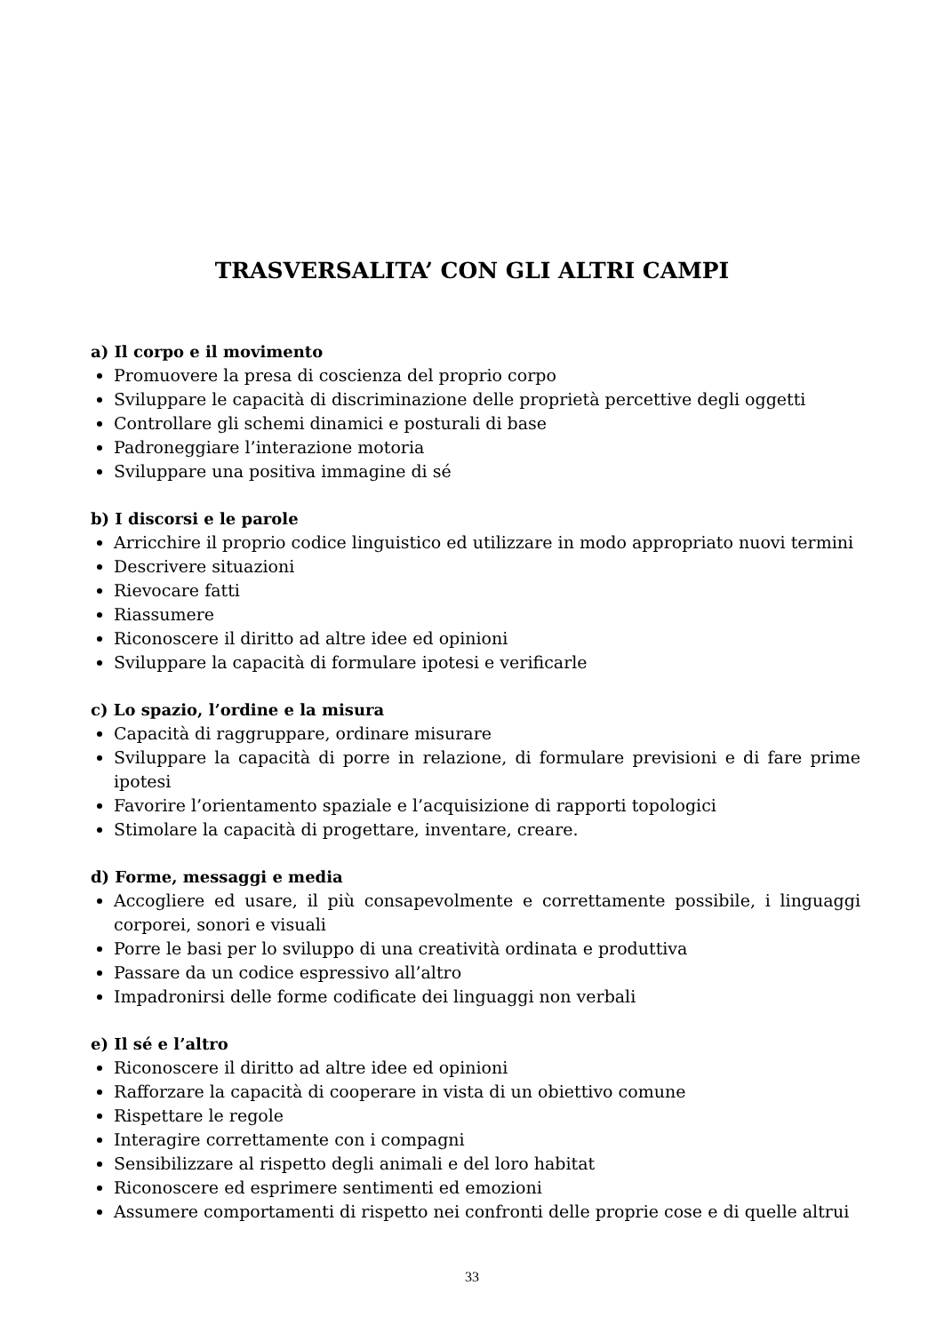TRASVERSALITA’ CON GLI ALTRI CAMPI
a) Il corpo e il movimento
Promuovere la presa di coscienza del proprio corpo
Sviluppare le capacità di discriminazione delle proprietà percettive degli oggetti
Controllare gli schemi dinamici e posturali di base
Padroneggiare l’interazione motoria
Sviluppare una positiva immagine di sé
b) I discorsi e le parole
Arricchire il proprio codice linguistico ed utilizzare in modo appropriato nuovi termini
Descrivere situazioni
Rievocare fatti
Riassumere
Riconoscere il diritto ad altre idee ed opinioni
Sviluppare la capacità di formulare ipotesi e verificarle
c) Lo spazio, l’ordine e la misura
Capacità di raggruppare, ordinare misurare
Sviluppare la capacità di porre in relazione, di formulare previsioni e di fare prime ipotesi
Favorire l’orientamento spaziale e l’acquisizione di rapporti topologici
Stimolare la capacità di progettare, inventare, creare.
d) Forme, messaggi e media
Accogliere ed usare, il più consapevolmente e correttamente possibile, i linguaggi corporei, sonori e visuali
Porre le basi per lo sviluppo di una creatività ordinata e produttiva
Passare da un codice espressivo all’altro
Impadronirsi delle forme codificate dei linguaggi non verbali
e) Il sé e l’altro
Riconoscere il diritto ad altre idee ed opinioni
Rafforzare la capacità di cooperare in vista di un obiettivo comune
Rispettare le regole
Interagire correttamente con i compagni
Sensibilizzare al rispetto degli animali e del loro habitat
Riconoscere ed esprimere sentimenti ed emozioni
Assumere comportamenti di rispetto nei confronti delle proprie cose e di quelle altrui
33